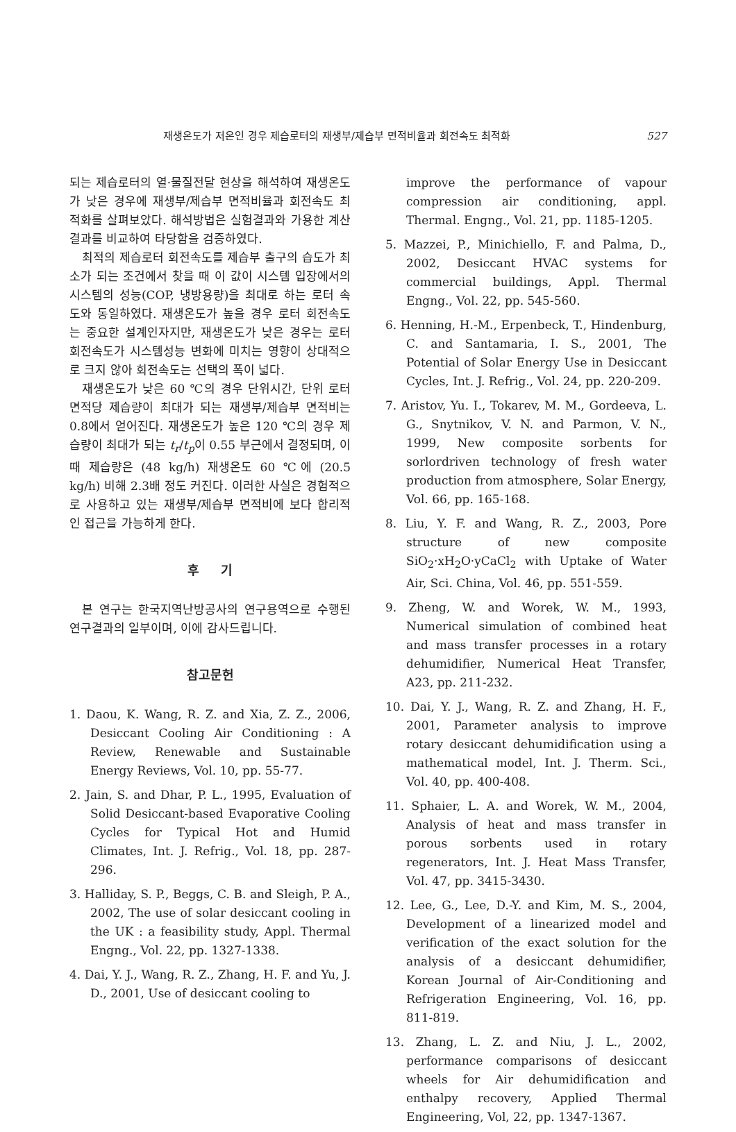재생온도가 저온인 경우 제습로터의 재생부/제습부 면적비율과 회전속도 최적화 527
되는 제습로터의 열·물질전달 현상을 해석하여 재생온도가 낮은 경우에 재생부/제습부 면적비율과 회전속도 최적화를 살펴보았다. 해석방법은 실험결과와 가용한 계산결과를 비교하여 타당함을 검증하였다.
최적의 제습로터 회전속도를 제습부 출구의 습도가 최소가 되는 조건에서 찾을 때 이 값이 시스템 입장에서의 시스템의 성능(COP, 냉방용량)을 최대로 하는 로터 속도와 동일하였다. 재생온도가 높을 경우 로터 회전속도는 중요한 설계인자지만, 재생온도가 낮은 경우는 로터 회전속도가 시스템성능 변화에 미치는 영향이 상대적으로 크지 않아 회전속도는 선택의 폭이 넓다.
재생온도가 낮은 60 ℃의 경우 단위시간, 단위 로터 면적당 제습량이 최대가 되는 재생부/제습부 면적비는 0.8에서 얻어진다. 재생온도가 높은 120 ℃의 경우 제습량이 최대가 되는 t<sub>r</sub>/t<sub>p</sub>이 0.55 부근에서 결정되며, 이 때 제습량은 (48 kg/h) 재생온도 60 ℃에 (20.5 kg/h) 비해 2.3배 정도 커진다. 이러한 사실은 경험적으로 사용하고 있는 재생부/제습부 면적비에 보다 합리적인 접근을 가능하게 한다.
후 기
본 연구는 한국지역난방공사의 연구용역으로 수행된 연구결과의 일부이며, 이에 감사드립니다.
참고문헌
1. Daou, K. Wang, R. Z. and Xia, Z. Z., 2006, Desiccant Cooling Air Conditioning : A Review, Renewable and Sustainable Energy Reviews, Vol. 10, pp. 55-77.
2. Jain, S. and Dhar, P. L., 1995, Evaluation of Solid Desiccant-based Evaporative Cooling Cycles for Typical Hot and Humid Climates, Int. J. Refrig., Vol. 18, pp. 287-296.
3. Halliday, S. P., Beggs, C. B. and Sleigh, P. A., 2002, The use of solar desiccant cooling in the UK : a feasibility study, Appl. Thermal Engng., Vol. 22, pp. 1327-1338.
4. Dai, Y. J., Wang, R. Z., Zhang, H. F. and Yu, J. D., 2001, Use of desiccant cooling to
improve the performance of vapour compression air conditioning, appl. Thermal. Engng., Vol. 21, pp. 1185-1205.
5. Mazzei, P., Minichiello, F. and Palma, D., 2002, Desiccant HVAC systems for commercial buildings, Appl. Thermal Engng., Vol. 22, pp. 545-560.
6. Henning, H.-M., Erpenbeck, T., Hindenburg, C. and Santamaria, I. S., 2001, The Potential of Solar Energy Use in Desiccant Cycles, Int. J. Refrig., Vol. 24, pp. 220-209.
7. Aristov, Yu. I., Tokarev, M. M., Gordeeva, L. G., Snytnikov, V. N. and Parmon, V. N., 1999, New composite sorbents for sorlordriven technology of fresh water production from atmosphere, Solar Energy, Vol. 66, pp. 165-168.
8. Liu, Y. F. and Wang, R. Z., 2003, Pore structure of new composite SiO<sub>2</sub>·xH<sub>2</sub>O·yCaCl<sub>2</sub> with Uptake of Water Air, Sci. China, Vol. 46, pp. 551-559.
9. Zheng, W. and Worek, W. M., 1993, Numerical simulation of combined heat and mass transfer processes in a rotary dehumidifier, Numerical Heat Transfer, A23, pp. 211-232.
10. Dai, Y. J., Wang, R. Z. and Zhang, H. F., 2001, Parameter analysis to improve rotary desiccant dehumidification using a mathematical model, Int. J. Therm. Sci., Vol. 40, pp. 400-408.
11. Sphaier, L. A. and Worek, W. M., 2004, Analysis of heat and mass transfer in porous sorbents used in rotary regenerators, Int. J. Heat Mass Transfer, Vol. 47, pp. 3415-3430.
12. Lee, G., Lee, D.-Y. and Kim, M. S., 2004, Development of a linearized model and verification of the exact solution for the analysis of a desiccant dehumidifier, Korean Journal of Air-Conditioning and Refrigeration Engineering, Vol. 16, pp. 811-819.
13. Zhang, L. Z. and Niu, J. L., 2002, performance comparisons of desiccant wheels for Air dehumidification and enthalpy recovery, Applied Thermal Engineering, Vol, 22, pp. 1347-1367.